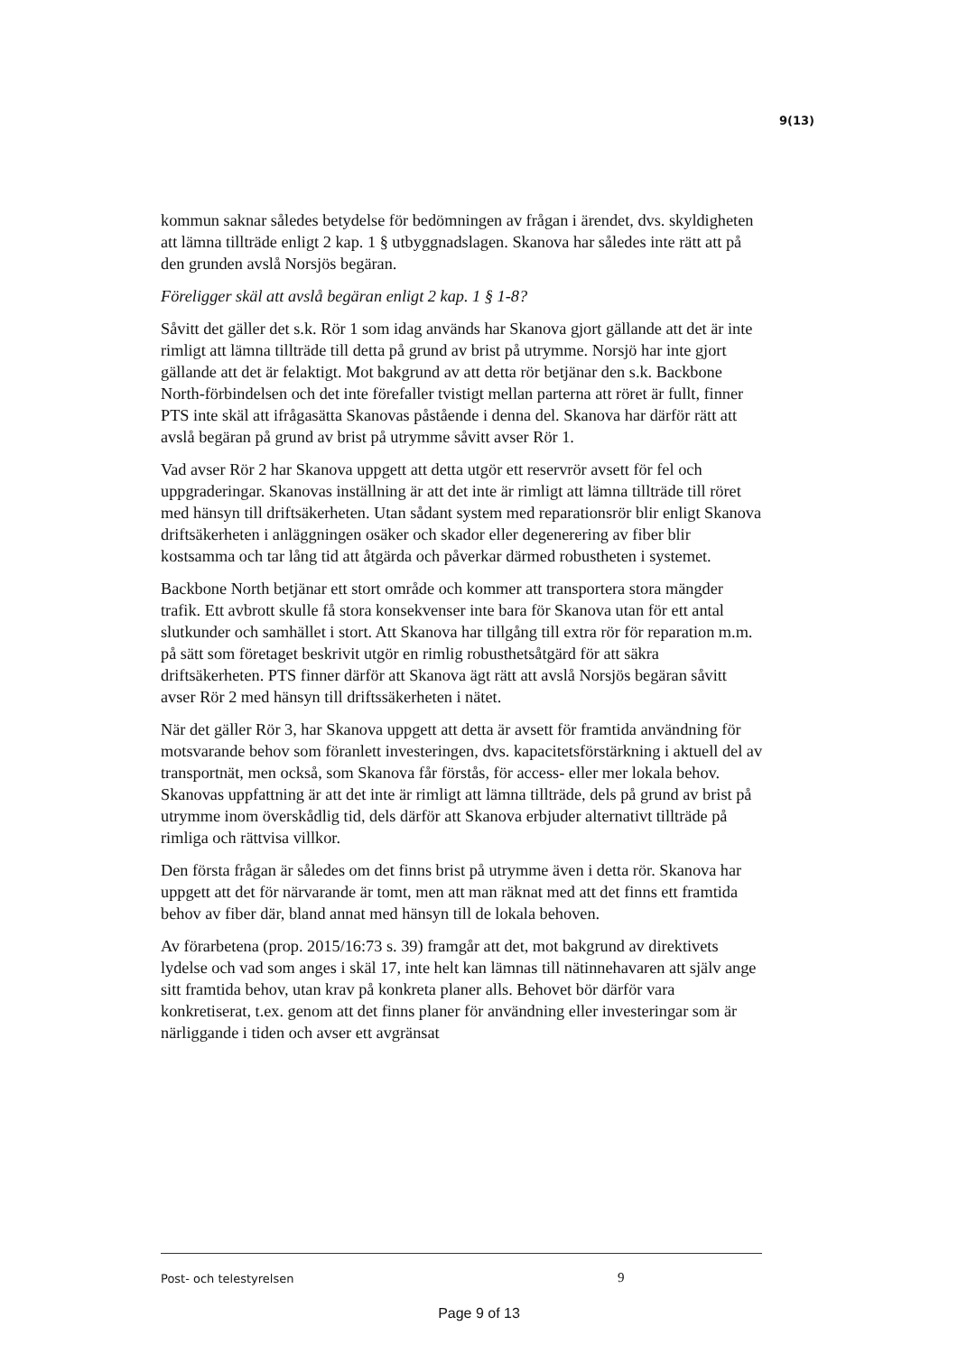9(13)
kommun saknar således betydelse för bedömningen av frågan i ärendet, dvs. skyldigheten att lämna tillträde enligt 2 kap. 1 § utbyggnadslagen. Skanova har således inte rätt att på den grunden avslå Norsjös begäran.
Föreligger skäl att avslå begäran enligt 2 kap. 1 § 1-8?
Såvitt det gäller det s.k. Rör 1 som idag används har Skanova gjort gällande att det är inte rimligt att lämna tillträde till detta på grund av brist på utrymme. Norsjö har inte gjort gällande att det är felaktigt. Mot bakgrund av att detta rör betjänar den s.k. Backbone North-förbindelsen och det inte förefaller tvistigt mellan parterna att röret är fullt, finner PTS inte skäl att ifrågasätta Skanovas påstående i denna del. Skanova har därför rätt att avslå begäran på grund av brist på utrymme såvitt avser Rör 1.
Vad avser Rör 2 har Skanova uppgett att detta utgör ett reservrör avsett för fel och uppgraderingar. Skanovas inställning är att det inte är rimligt att lämna tillträde till röret med hänsyn till driftsäkerheten. Utan sådant system med reparationsrör blir enligt Skanova driftsäkerheten i anläggningen osäker och skador eller degenerering av fiber blir kostsamma och tar lång tid att åtgärda och påverkar därmed robustheten i systemet.
Backbone North betjänar ett stort område och kommer att transportera stora mängder trafik. Ett avbrott skulle få stora konsekvenser inte bara för Skanova utan för ett antal slutkunder och samhället i stort. Att Skanova har tillgång till extra rör för reparation m.m. på sätt som företaget beskrivit utgör en rimlig robusthetsåtgärd för att säkra driftsäkerheten. PTS finner därför att Skanova ägt rätt att avslå Norsjös begäran såvitt avser Rör 2 med hänsyn till driftssäkerheten i nätet.
När det gäller Rör 3, har Skanova uppgett att detta är avsett för framtida användning för motsvarande behov som föranlett investeringen, dvs. kapacitetsförstärkning i aktuell del av transportnät, men också, som Skanova får förstås, för access- eller mer lokala behov. Skanovas uppfattning är att det inte är rimligt att lämna tillträde, dels på grund av brist på utrymme inom överskådlig tid, dels därför att Skanova erbjuder alternativt tillträde på rimliga och rättvisa villkor.
Den första frågan är således om det finns brist på utrymme även i detta rör. Skanova har uppgett att det för närvarande är tomt, men att man räknat med att det finns ett framtida behov av fiber där, bland annat med hänsyn till de lokala behoven.
Av förarbetena (prop. 2015/16:73 s. 39) framgår att det, mot bakgrund av direktivets lydelse och vad som anges i skäl 17, inte helt kan lämnas till nätinnehavaren att själv ange sitt framtida behov, utan krav på konkreta planer alls. Behovet bör därför vara konkretiserat, t.ex. genom att det finns planer för användning eller investeringar som är närliggande i tiden och avser ett avgränsat
Post- och telestyrelsen 9
Page 9 of 13